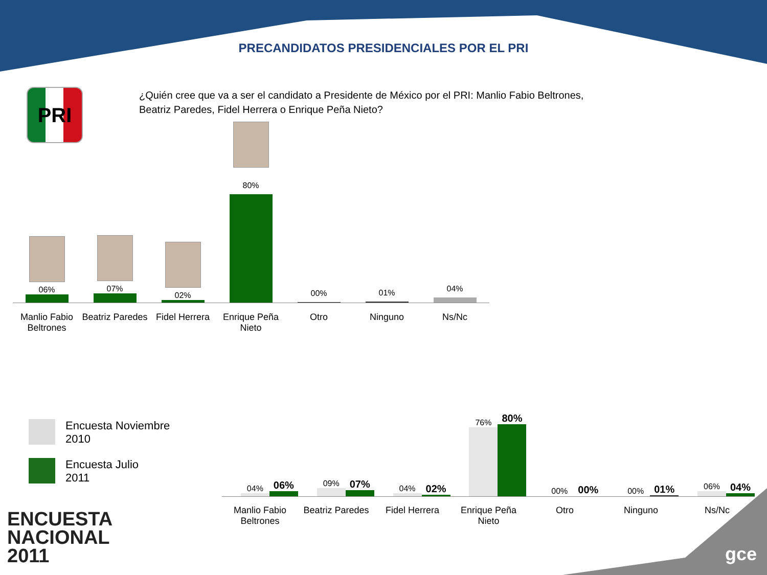PRECANDIDATOS PRESIDENCIALES POR EL PRI
PRI
¿Quién cree que va a ser el candidato a Presidente de México por el PRI: Manlio Fabio Beltrones, Beatriz Paredes, Fidel Herrera o Enrique Peña Nieto?
06%
07%
02%
80%
00%
01%
04%
Manlio Fabio Beltrones
Beatriz Paredes
Fidel Herrera
Enrique Peña Nieto
Otro Ninguno Ns/Nc
Encuesta Noviembre
2010
Encuesta Julio
2011
04%
06%
09%
07%
04%
02%
76%
80%
00%
00%
00%
01%
06%
04%
Manlio Fabio Beltrones
Beatriz Paredes
Fidel Herrera Enrique Peña Nieto
Otro Ninguno Ns/Nc
ENCUESTA
NACIONAL
2011
gce